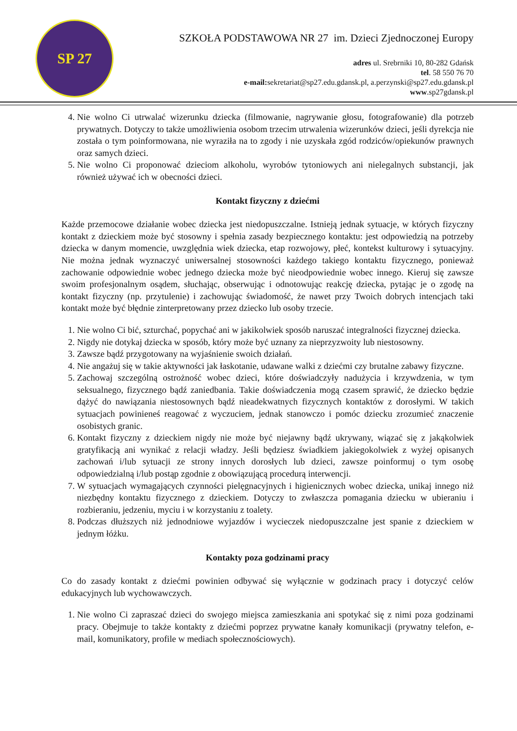SP 27
SZKOŁA PODSTAWOWA NR 27 im. Dzieci Zjednoczonej Europy
adres ul. Srebrniki 10, 80-282 Gdańsk
tel. 58 550 76 70
e-mail: sekretariat@sp27.edu.gdansk.pl, a.perzynski@sp27.edu.gdansk.pl
www.sp27gdansk.pl
4. Nie wolno Ci utrwalać wizerunku dziecka (filmowanie, nagrywanie głosu, fotografowanie) dla potrzeb prywatnych. Dotyczy to także umożliwienia osobom trzecim utrwalenia wizerunków dzieci, jeśli dyrekcja nie została o tym poinformowana, nie wyraziła na to zgody i nie uzyskała zgód rodziców/opiekunów prawnych oraz samych dzieci.
5. Nie wolno Ci proponować dzieciom alkoholu, wyrobów tytoniowych ani nielegalnych substancji, jak również używać ich w obecności dzieci.
Kontakt fizyczny z dziećmi
Każde przemocowe działanie wobec dziecka jest niedopuszczalne. Istnieją jednak sytuacje, w których fizyczny kontakt z dzieckiem może być stosowny i spełnia zasady bezpiecznego kontaktu: jest odpowiedzią na potrzeby dziecka w danym momencie, uwzględnia wiek dziecka, etap rozwojowy, płeć, kontekst kulturowy i sytuacyjny. Nie można jednak wyznaczyć uniwersalnej stosowności każdego takiego kontaktu fizycznego, ponieważ zachowanie odpowiednie wobec jednego dziecka może być nieodpowiednie wobec innego. Kieruj się zawsze swoim profesjonalnym osądem, słuchając, obserwując i odnotowując reakcję dziecka, pytając je o zgodę na kontakt fizyczny (np. przytulenie) i zachowując świadomość, że nawet przy Twoich dobrych intencjach taki kontakt może być błędnie zinterpretowany przez dziecko lub osoby trzecie.
1. Nie wolno Ci bić, szturchać, popychać ani w jakikolwiek sposób naruszać integralności fizycznej dziecka.
2. Nigdy nie dotykaj dziecka w sposób, który może być uznany za nieprzyzwoity lub niestosowny.
3. Zawsze bądź przygotowany na wyjaśnienie swoich działań.
4. Nie angażuj się w takie aktywności jak łaskotanie, udawane walki z dziećmi czy brutalne zabawy fizyczne.
5. Zachowaj szczególną ostrożność wobec dzieci, które doświadczyły nadużycia i krzywdzenia, w tym seksualnego, fizycznego bądź zaniedbania. Takie doświadczenia mogą czasem sprawić, że dziecko będzie dążyć do nawiązania niestosownych bądź nieadekwatnych fizycznych kontaktów z dorosłymi. W takich sytuacjach powinieneś reagować z wyczuciem, jednak stanowczo i pomóc dziecku zrozumieć znaczenie osobistych granic.
6. Kontakt fizyczny z dzieckiem nigdy nie może być niejawny bądź ukrywany, wiązać się z jakąkolwiek gratyfikacją ani wynikać z relacji władzy. Jeśli będziesz świadkiem jakiegokolwiek z wyżej opisanych zachowań i/lub sytuacji ze strony innych dorosłych lub dzieci, zawsze poinformuj o tym osobę odpowiedzialną i/lub postąp zgodnie z obowiązującą procedurą interwencji.
7. W sytuacjach wymagających czynności pielęgnacyjnych i higienicznych wobec dziecka, unikaj innego niż niezbędny kontaktu fizycznego z dzieckiem. Dotyczy to zwłaszcza pomagania dziecku w ubieraniu i rozbieraniu, jedzeniu, myciu i w korzystaniu z toalety.
8. Podczas dłuższych niż jednodniowe wyjazdów i wycieczek niedopuszczalne jest spanie z dzieckiem w jednym łóżku.
Kontakty poza godzinami pracy
Co do zasady kontakt z dziećmi powinien odbywać się wyłącznie w godzinach pracy i dotyczyć celów edukacyjnych lub wychowawczych.
1. Nie wolno Ci zapraszać dzieci do swojego miejsca zamieszkania ani spotykać się z nimi poza godzinami pracy. Obejmuje to także kontakty z dziećmi poprzez prywatne kanały komunikacji (prywatny telefon, e-mail, komunikatory, profile w mediach społecznościowych).